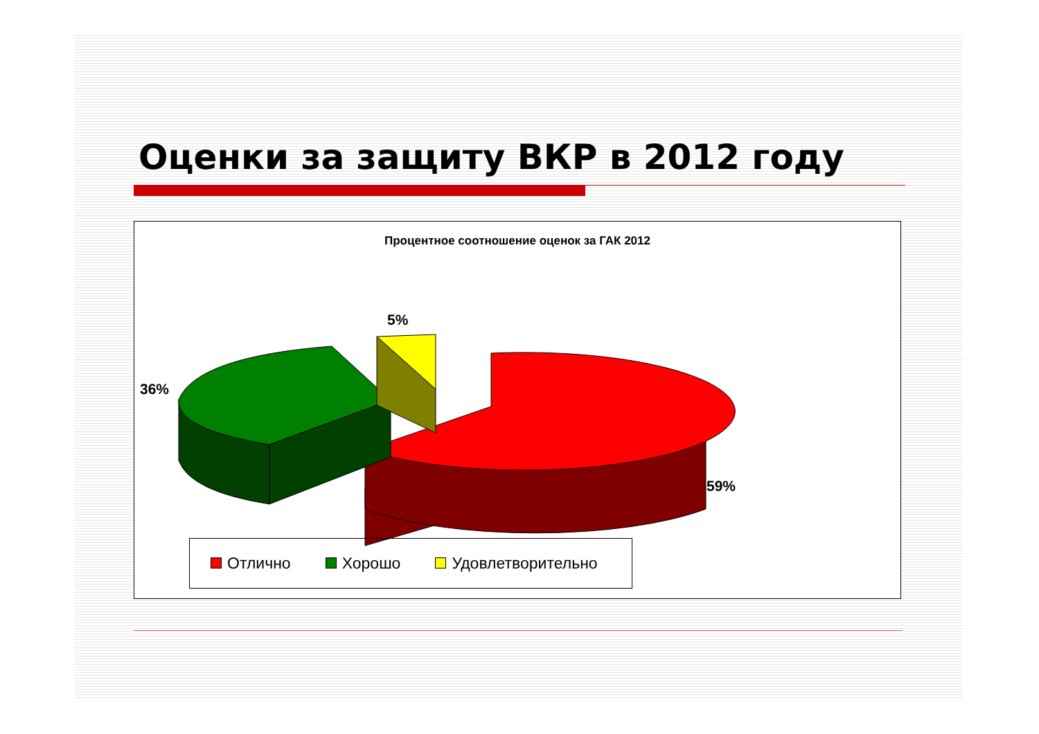Оценки за защиту ВКР в 2012 году
Процентное соотношение оценок за ГАК 2012
5%
36%
59%
Отлично Хорошо Удовлетворительно